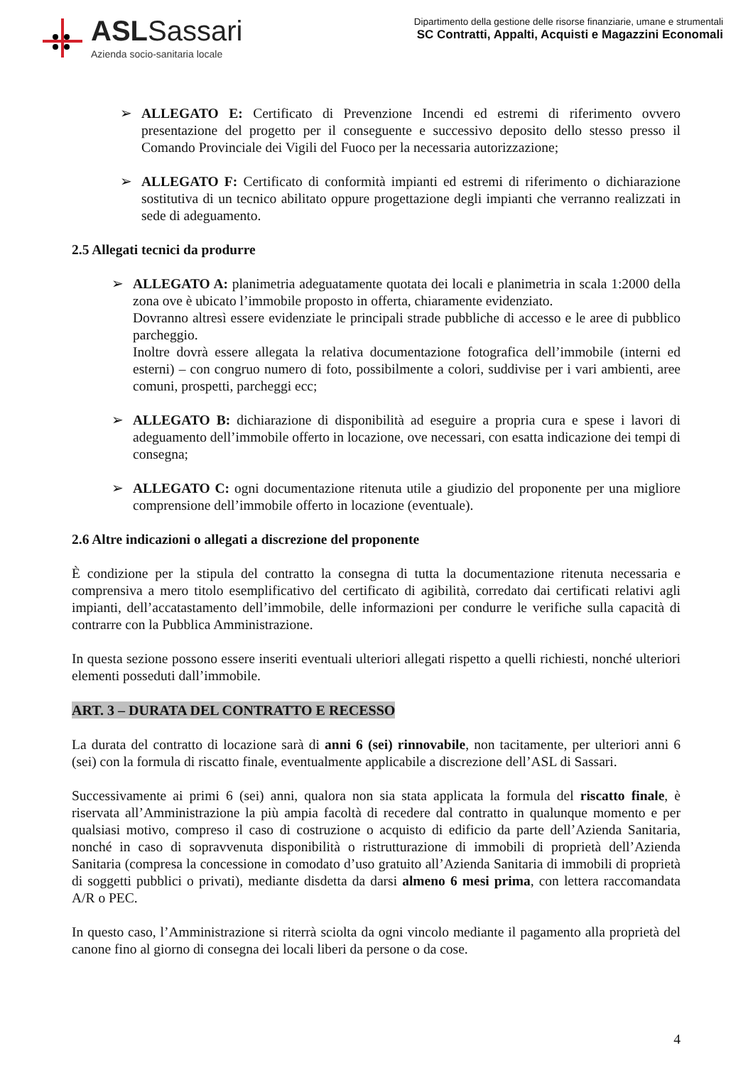ASLSassari
Azienda socio-sanitaria locale
Dipartimento della gestione delle risorse finanziarie, umane e strumentali
SC Contratti, Appalti, Acquisti e Magazzini Economali
➢ ALLEGATO E: Certificato di Prevenzione Incendi ed estremi di riferimento ovvero presentazione del progetto per il conseguente e successivo deposito dello stesso presso il Comando Provinciale dei Vigili del Fuoco per la necessaria autorizzazione;
➢ ALLEGATO F: Certificato di conformità impianti ed estremi di riferimento o dichiarazione sostitutiva di un tecnico abilitato oppure progettazione degli impianti che verranno realizzati in sede di adeguamento.
2.5 Allegati tecnici da produrre
➢ ALLEGATO A: planimetria adeguatamente quotata dei locali e planimetria in scala 1:2000 della zona ove è ubicato l’immobile proposto in offerta, chiaramente evidenziato.
Dovranno altresì essere evidenziate le principali strade pubbliche di accesso e le aree di pubblico parcheggio.
Inoltre dovrà essere allegata la relativa documentazione fotografica dell’immobile (interni ed esterni) – con congruo numero di foto, possibilmente a colori, suddivise per i vari ambienti, aree comuni, prospetti, parcheggi ecc;
➢ ALLEGATO B: dichiarazione di disponibilità ad eseguire a propria cura e spese i lavori di adeguamento dell’immobile offerto in locazione, ove necessari, con esatta indicazione dei tempi di consegna;
➢ ALLEGATO C: ogni documentazione ritenuta utile a giudizio del proponente per una migliore comprensione dell’immobile offerto in locazione (eventuale).
2.6 Altre indicazioni o allegati a discrezione del proponente
È condizione per la stipula del contratto la consegna di tutta la documentazione ritenuta necessaria e comprensiva a mero titolo esemplificativo del certificato di agibilità, corredato dai certificati relativi agli impianti, dell’accatastamento dell’immobile, delle informazioni per condurre le verifiche sulla capacità di contrarre con la Pubblica Amministrazione.
In questa sezione possono essere inseriti eventuali ulteriori allegati rispetto a quelli richiesti, nonché ulteriori elementi posseduti dall’immobile.
ART. 3 – DURATA DEL CONTRATTO E RECESSO
La durata del contratto di locazione sarà di anni 6 (sei) rinnovabile, non tacitamente, per ulteriori anni 6 (sei) con la formula di riscatto finale, eventualmente applicabile a discrezione dell’ASL di Sassari.
Successivamente ai primi 6 (sei) anni, qualora non sia stata applicata la formula del riscatto finale, è riservata all’Amministrazione la più ampia facoltà di recedere dal contratto in qualunque momento e per qualsiasi motivo, compreso il caso di costruzione o acquisto di edificio da parte dell’Azienda Sanitaria, nonché in caso di sopravvenuta disponibilità o ristrutturazione di immobili di proprietà dell’Azienda Sanitaria (compresa la concessione in comodato d’uso gratuito all’Azienda Sanitaria di immobili di proprietà di soggetti pubblici o privati), mediante disdetta da darsi almeno 6 mesi prima, con lettera raccomandata A/R o PEC.
In questo caso, l’Amministrazione si riterrà sciolta da ogni vincolo mediante il pagamento alla proprietà del canone fino al giorno di consegna dei locali liberi da persone o da cose.
4